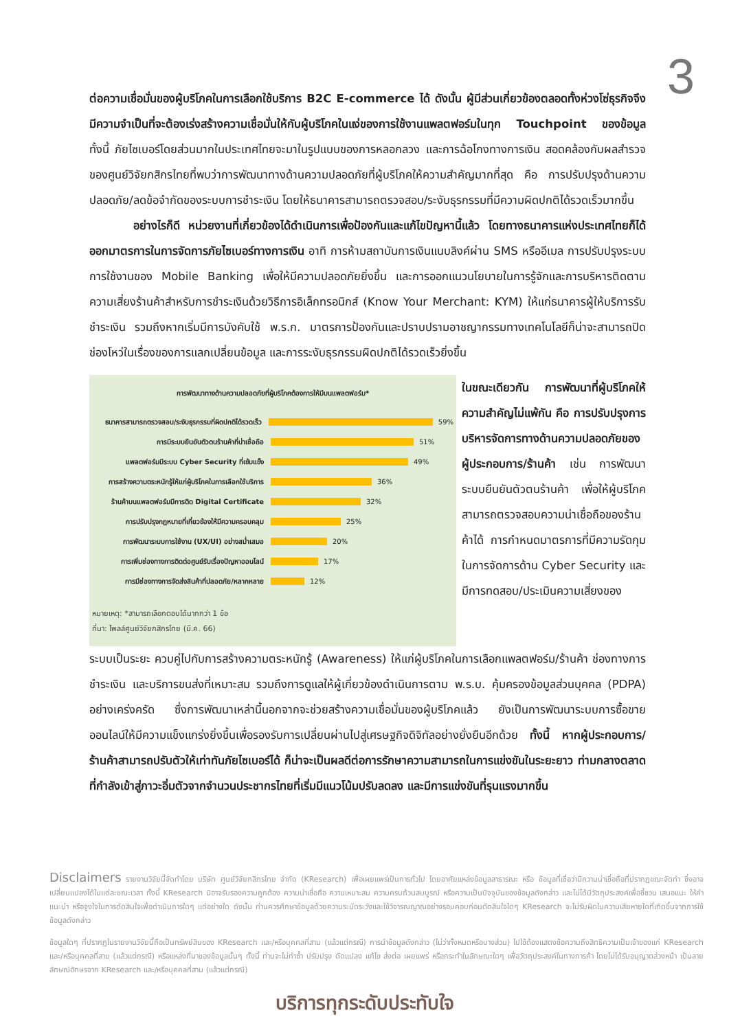3
ต่อความเชื่อมั่นของผู้บริโภคในการเลือกใช้บริการ B2C E-commerce ได้ ดังนั้น ผู้มีส่วนเกี่ยวข้องตลอดทั้งห่วงโซ่ธุรกิจจึงมีความจำเป็นที่จะต้องเร่งสร้างความเชื่อมั่นให้กับผู้บริโภคในแง่ของการใช้งานแพลตฟอร์มในทุก Touchpoint ของข้อมูล ทั้งนี้ ภัยไซเบอร์โดยส่วนมากในประเทศไทยจะมาในรูปแบบของการหลอกลวง และการฉ้อโกงทางการเงิน สอดคล้องกับผลสำรวจของศูนย์วิจัยกสิกรไทยที่พบว่าการพัฒนาทางด้านความปลอดภัยที่ผู้บริโภคให้ความสำคัญมากที่สุด คือ การปรับปรุงด้านความปลอดภัย/ลดข้อจำกัดของระบบการชำระเงิน โดยให้ธนาคารสามารถตรวจสอบ/ระงับธุรกรรมที่มีความผิดปกติได้รวดเร็วมากขึ้น
อย่างไรก็ดี หน่วยงานที่เกี่ยวข้องได้ดำเนินการเพื่อป้องกันและแก้ไขปัญหานี้แล้ว โดยทางธนาคารแห่งประเทศไทยก็ได้ออกมาตรการในการจัดการภัยไซเบอร์ทางการเงิน อาทิ การห้ามสถาบันการเงินแนบลิงค์ผ่าน SMS หรืออีเมล การปรับปรุงระบบการใช้งานของ Mobile Banking เพื่อให้มีความปลอดภัยยิ่งขึ้น และการออกแนวนโยบายในการรู้จักและการบริหารติดตามความเสี่ยงร้านค้าสำหรับการชำระเงินด้วยวิธีการอิเล็กทรอนิกส์ (Know Your Merchant: KYM) ให้แก่ธนาคารผู้ให้บริการรับชำระเงิน รวมถึงหากเริ่มมีการบังคับใช้ พ.ร.ก. มาตรการป้องกันและปราบปรามอาชญากรรมทางเทคโนโลยีก็น่าจะสามารถปิดช่องโหว่ในเรื่องของการแลกเปลี่ยนข้อมูล และการระงับธุรกรรมผิดปกติได้รวดเร็วยิ่งขึ้น
การพัฒนาทางด้านความปลอดภัยที่ผู้บริโภคต้องการให้มีบนแพลตฟอร์ม*
ธนาคารสามารถตรวจสอบ/ระงับธุรกรรมที่ผิดปกติได้รวดเร็ว 59%
การมีระบบยืนยันตัวตนร้านค้าที่น่าเชื่อถือ 51%
แพลตฟอร์มมีระบบ Cyber Security ที่เข้มแข็ง 49%
การสร้างความตระหนักรู้ให้แก่ผู้บริโภคในการเลือกใช้บริการ 36%
ร้านค้าบนแพลตฟอร์มมีการติด Digital Certificate 32%
การปรับปรุงกฎหมายที่เกี่ยวข้องให้มีความครอบคลุม 25%
การพัฒนาระบบการใช้งาน (UX/UI) อย่างสม่ำเสมอ 20%
การเพิ่มช่องทางการติดต่อศูนย์รับเรื่องปัญหาออนไลน์ 17%
การมีช่องทางการจัดส่งสินค้าที่ปลอดภัย/หลากหลาย 12%
หมายเหตุ: *สามารถเลือกตอบได้มากกว่า 1 ข้อ
ที่มา: โพลล์ศูนย์วิจัยกสิกรไทย (มี.ค. 66)
ในขณะเดียวกัน การพัฒนาที่ผู้บริโภคให้ความสำคัญไม่แพ้กัน คือ การปรับปรุงการบริหารจัดการทางด้านความปลอดภัยของผู้ประกอบการ/ร้านค้า เช่น การพัฒนาระบบยืนยันตัวตนร้านค้า เพื่อให้ผู้บริโภคสามารถตรวจสอบความน่าเชื่อถือของร้านค้าได้ การกำหนดมาตรการที่มีความรัดกุมในการจัดการด้าน Cyber Security และมีการทดสอบ/ประเมินความเสี่ยงของ
ระบบเป็นระยะ ควบคู่ไปกับการสร้างความตระหนักรู้ (Awareness) ให้แก่ผู้บริโภคในการเลือกแพลตฟอร์ม/ร้านค้า ช่องทางการชำระเงิน และบริการขนส่งที่เหมาะสม รวมถึงการดูแลให้ผู้เกี่ยวข้องดำเนินการตาม พ.ร.บ. คุ้มครองข้อมูลส่วนบุคคล (PDPA) อย่างเคร่งครัด ซึ่งการพัฒนาเหล่านี้นอกจากจะช่วยสร้างความเชื่อมั่นของผู้บริโภคแล้ว ยังเป็นการพัฒนาระบบการซื้อขายออนไลน์ให้มีความแข็งแกร่งยิ่งขึ้นเพื่อรองรับการเปลี่ยนผ่านไปสู่เศรษฐกิจดิจิทัลอย่างยั่งยืนอีกด้วย ทั้งนี้ หากผู้ประกอบการ/ร้านค้าสามารถปรับตัวให้เท่าทันภัยไซเบอร์ได้ ก็น่าจะเป็นผลดีต่อการรักษาความสามารถในการแข่งขันในระยะยาว ท่ามกลางตลาดที่กำลังเข้าสู่ภาวะอิ่มตัวจากจำนวนประชากรไทยที่เริ่มมีแนวโน้มปรับลดลง และมีการแข่งขันที่รุนแรงมากขึ้น
Disclaimers รายงานวิจัยนี้จัดทำโดย บริษัท ศูนย์วิจัยกสิกรไทย จำกัด (KResearch) เพื่อเผยแพร่เป็นการทั่วไป โดยอาศัยแหล่งข้อมูลสาธารณะ หรือ ข้อมูลที่เชื่อว่ามีความน่าเชื่อถือที่ปรากฏขณะจัดทำ ซึ่งอาจเปลี่ยนแปลงได้ในแต่ละขณะเวลา ทั้งนี้ KResearch มิอาจรับรองความถูกต้อง ความน่าเชื่อถือ ความเหมาะสม ความครบถ้วนสมบูรณ์ หรือความเป็นปัจจุบันของข้อมูลดังกล่าว และไม่ได้มีวัตถุประสงค์เพื่อชี้ชวน เสนอแนะ ให้คำแนะนำ หรือจูงใจในการตัดสินใจเพื่อดำเนินการใดๆ แต่อย่างใด ดังนั้น ท่านควรศึกษาข้อมูลด้วยความระมัดระวังและใช้วิจารณญาณอย่างรอบคอบก่อนตัดสินใจใดๆ KResearch จะไม่รับผิดในความเสียหายใดที่เกิดขึ้นจากการใช้ข้อมูลดังกล่าว
ข้อมูลใดๆ ที่ปรากฏในรายงานวิจัยนี้ถือเป็นทรัพย์สินของ KResearch และ/หรือบุคคลที่สาม (แล้วแต่กรณี) การนำข้อมูลดังกล่าว (ไม่ว่าทั้งหมดหรือบางส่วน) ไปใช้ต้องแสดงข้อความถึงสิทธิความเป็นเจ้าของแก่ KResearch และ/หรือบุคคลที่สาม (แล้วแต่กรณี) หรือแหล่งที่มาของข้อมูลนั้นๆ ทั้งนี้ ท่านจะไม่ทำซ้ำ ปรับปรุง ดัดแปลง แก้ไข ส่งต่อ เผยแพร่ หรือกระทำในลักษณะใดๆ เพื่อวัตถุประสงค์ในทางการค้า โดยไม่ได้รับอนุญาตล่วงหน้า เป็นลายลักษณ์อักษรจาก KResearch และ/หรือบุคคลที่สาม (แล้วแต่กรณี)
บริการทุกระดับประทับใจ